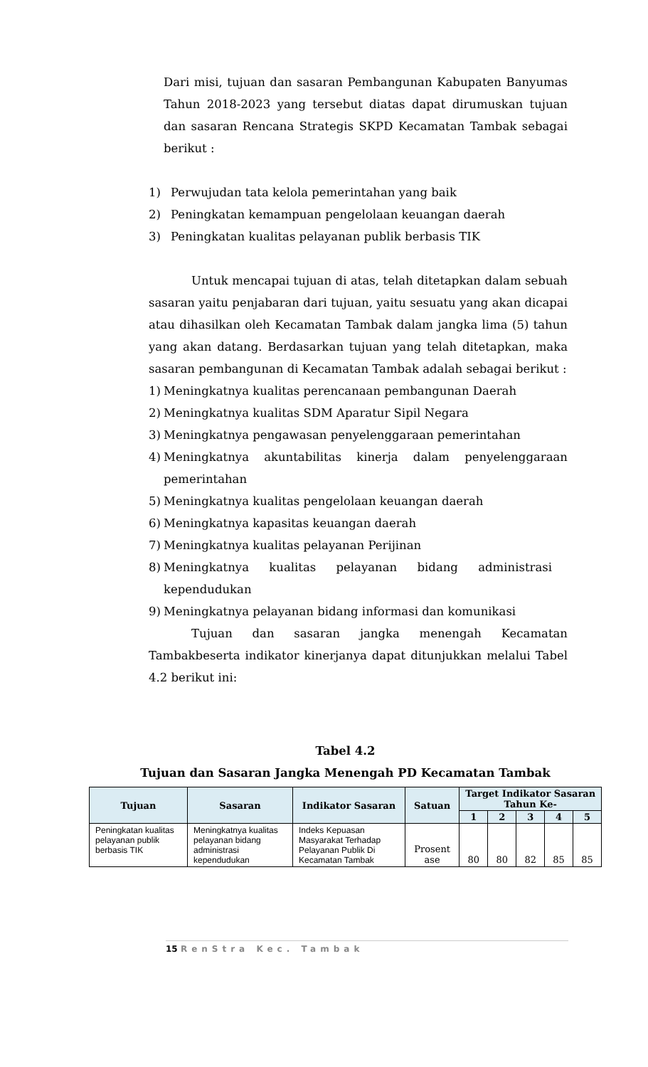Dari misi, tujuan dan sasaran Pembangunan Kabupaten Banyumas Tahun 2018-2023 yang tersebut diatas dapat dirumuskan tujuan dan sasaran Rencana Strategis SKPD Kecamatan Tambak sebagai berikut :
1) Perwujudan tata kelola pemerintahan yang baik
2) Peningkatan kemampuan pengelolaan keuangan daerah
3) Peningkatan kualitas pelayanan publik berbasis TIK
Untuk mencapai tujuan di atas, telah ditetapkan dalam sebuah sasaran yaitu penjabaran dari tujuan, yaitu sesuatu yang akan dicapai atau dihasilkan oleh Kecamatan Tambak dalam jangka lima (5) tahun yang akan datang. Berdasarkan tujuan yang telah ditetapkan, maka sasaran pembangunan di Kecamatan Tambak adalah sebagai berikut :
1) Meningkatnya kualitas perencanaan pembangunan Daerah
2) Meningkatnya kualitas SDM Aparatur Sipil Negara
3) Meningkatnya pengawasan penyelenggaraan pemerintahan
4) Meningkatnya akuntabilitas kinerja dalam penyelenggaraan pemerintahan
5) Meningkatnya kualitas pengelolaan keuangan daerah
6) Meningkatnya kapasitas keuangan daerah
7) Meningkatnya kualitas pelayanan Perijinan
8) Meningkatnya kualitas pelayanan bidang administrasi kependudukan
9) Meningkatnya pelayanan bidang informasi dan komunikasi
Tujuan dan sasaran jangka menengah Kecamatan Tambakbeserta indikator kinerjanya dapat ditunjukkan melalui Tabel 4.2 berikut ini:
Tabel 4.2
Tujuan dan Sasaran Jangka Menengah PD Kecamatan Tambak
| Tujuan | Sasaran | Indikator Sasaran | Satuan | Target Indikator Sasaran Tahun Ke- | | | | |
| --- | --- | --- | --- | --- | --- | --- | --- | --- |
| | | | | 1 | 2 | 3 | 4 | 5 |
| Peningkatan kualitas pelayanan publik berbasis TIK | Meningkatnya kualitas pelayanan bidang administrasi kependudukan | Indeks Kepuasan Masyarakat Terhadap Pelayanan Publik Di Kecamatan Tambak | Prosent ase | 80 | 80 | 82 | 85 | 85 |
15 RenStra Kec. Tambak